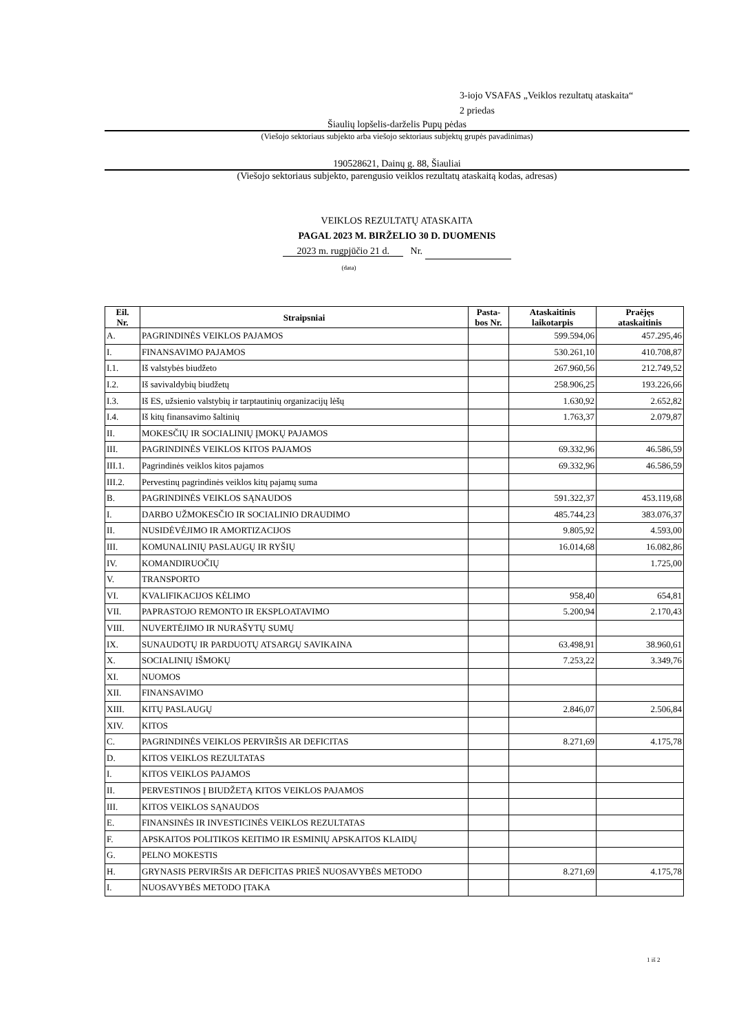3-iojo VSAFAS „Veiklos rezultatų ataskaita“
2 priedas
Šiaulių lopšelis-darželis Pupų pėdas
(Viešojo sektoriaus subjekto arba viešojo sektoriaus subjektų grupės pavadinimas)
190528621, Dainų g. 88, Šiauliai
(Viešojo sektoriaus subjekto, parengusio veiklos rezultatų ataskaitą kodas, adresas)
VEIKLOS REZULTATŲ ATASKAITA
PAGAL 2023 M. BIRŽELIO 30 D. DUOMENIS
2023 m. rugpjūčio 21 d. Nr.
(data)
| Eil. Nr. | Straipsniai | Pasta- bos Nr. | Ataskaitinis laikotarpis | Praėjęs ataskaitinis |
| --- | --- | --- | --- | --- |
| A. | PAGRINDINĖS VEIKLOS PAJAMOS | | 599.594,06 | 457.295,46 |
| I. | FINANSAVIMO PAJAMOS | | 530.261,10 | 410.708,87 |
| I.1. | Iš valstybės biudžeto | | 267.960,56 | 212.749,52 |
| I.2. | Iš savivaldybių biudžetų | | 258.906,25 | 193.226,66 |
| I.3. | Iš ES, užsienio valstybių ir tarptautinių organizacijų lėšų | | 1.630,92 | 2.652,82 |
| I.4. | Iš kitų finansavimo šaltinių | | 1.763,37 | 2.079,87 |
| II. | MOKESČIŲ IR SOCIALINIŲ ĮMOKŲ PAJAMOS | | | |
| III. | PAGRINDINĖS VEIKLOS KITOS PAJAMOS | | 69.332,96 | 46.586,59 |
| III.1. | Pagrindinės veiklos kitos pajamos | | 69.332,96 | 46.586,59 |
| III.2. | Pervestinų pagrindinės veiklos kitų pajamų suma | | | |
| B. | PAGRINDINĖS VEIKLOS SĄNAUDOS | | 591.322,37 | 453.119,68 |
| I. | DARBO UŽMOKESČIO IR SOCIALINIO DRAUDIMO | | 485.744,23 | 383.076,37 |
| II. | NUSIDĖVĖJIMO IR AMORTIZACIJOS | | 9.805,92 | 4.593,00 |
| III. | KOMUNALINIŲ PASLAUGŲ IR RYŠIŲ | | 16.014,68 | 16.082,86 |
| IV. | KOMANDIRUOČIŲ | | | 1.725,00 |
| V. | TRANSPORTO | | | |
| VI. | KVALIFIKACIJOS KĖLIMO | | 958,40 | 654,81 |
| VII. | PAPRASTOJO REMONTO IR EKSPLOATAVIMO | | 5.200,94 | 2.170,43 |
| VIII. | NUVERTĖJIMO IR NURAŠYTŲ SUMŲ | | | |
| IX. | SUNAUDOTŲ IR PARDUOTŲ ATSARGŲ SAVIKAINA | | 63.498,91 | 38.960,61 |
| X. | SOCIALINIŲ IŠMOKŲ | | 7.253,22 | 3.349,76 |
| XI. | NUOMOS | | | |
| XII. | FINANSAVIMO | | | |
| XIII. | KITŲ PASLAUGŲ | | 2.846,07 | 2.506,84 |
| XIV. | KITOS | | | |
| C. | PAGRINDINĖS VEIKLOS PERVIRŠIS AR DEFICITAS | | 8.271,69 | 4.175,78 |
| D. | KITOS VEIKLOS REZULTATAS | | | |
| I. | KITOS VEIKLOS PAJAMOS | | | |
| II. | PERVESTINOS Į BIUDŽETĄ KITOS VEIKLOS PAJAMOS | | | |
| III. | KITOS VEIKLOS SĄNAUDOS | | | |
| E. | FINANSINĖS IR INVESTICINĖS VEIKLOS REZULTATAS | | | |
| F. | APSKAITOS POLITIKOS KEITIMO IR ESMINIŲ APSKAITOS KLAIDŲ | | | |
| G. | PELNO MOKESTIS | | | |
| H. | GRYNASIS PERVIRŠIS AR DEFICITAS PRIEŠ NUOSAVYBĖS METODO | | 8.271,69 | 4.175,78 |
| I. | NUOSAVYBĖS METODO ĮTAKA | | | |
1 iš 2